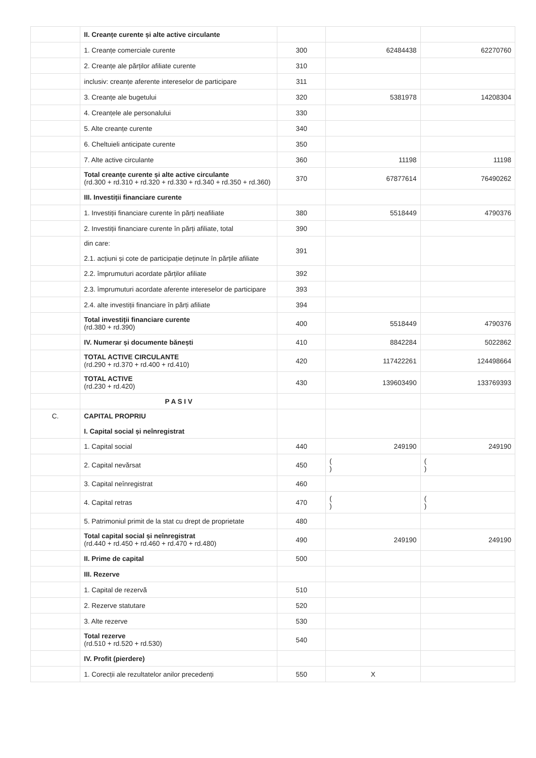| | II. Creanțe curente și alte active circulante | | | |
| | 1. Creanțe comerciale curente | 300 | 62484438 | 62270760 |
| | 2. Creanțe ale părților afiliate curente | 310 | | |
| | inclusiv: creanțe aferente intereselor de participare | 311 | | |
| | 3. Creanțe ale bugetului | 320 | 5381978 | 14208304 |
| | 4. Creanțele ale personalului | 330 | | |
| | 5. Alte creanțe curente | 340 | | |
| | 6. Cheltuieli anticipate curente | 350 | | |
| | 7. Alte active circulante | 360 | 11198 | 11198 |
| | Total creanțe curente și alte active circulante (rd.300 + rd.310 + rd.320 + rd.330 + rd.340 + rd.350 + rd.360) | 370 | 67877614 | 76490262 |
| | III. Investiții financiare curente | | | |
| | 1. Investiții financiare curente în părți neafiliate | 380 | 5518449 | 4790376 |
| | 2. Investiții financiare curente în părți afiliate, total | 390 | | |
| | din care: 2.1. acțiuni și cote de participație deținute în părțile afiliate | 391 | | |
| | 2.2. împrumuturi acordate părților afiliate | 392 | | |
| | 2.3. împrumuturi acordate aferente intereselor de participare | 393 | | |
| | 2.4. alte investiții financiare în părți afiliate | 394 | | |
| | Total investiții financiare curente (rd.380 + rd.390) | 400 | 5518449 | 4790376 |
| | IV. Numerar și documente bănești | 410 | 8842284 | 5022862 |
| | TOTAL ACTIVE CIRCULANTE (rd.290 + rd.370 + rd.400 + rd.410) | 420 | 117422261 | 124498664 |
| | TOTAL ACTIVE (rd.230 + rd.420) | 430 | 139603490 | 133769393 |
| | P A S I V | | | |
| C. | CAPITAL PROPRIU I. Capital social și neînregistrat | | | |
| | 1. Capital social | 440 | 249190 | 249190 |
| | 2. Capital nevărsat | 450 | ( ) | ( ) |
| | 3. Capital neînregistrat | 460 | | |
| | 4. Capital retras | 470 | ( ) | ( ) |
| | 5. Patrimoniul primit de la stat cu drept de proprietate | 480 | | |
| | Total capital social și neînregistrat (rd.440 + rd.450 + rd.460 + rd.470 + rd.480) | 490 | 249190 | 249190 |
| | II. Prime de capital | 500 | | |
| | III. Rezerve | | | |
| | 1. Capital de rezervă | 510 | | |
| | 2. Rezerve statutare | 520 | | |
| | 3. Alte rezerve | 530 | | |
| | Total rezerve (rd.510 + rd.520 + rd.530) | 540 | | |
| | IV. Profit (pierdere) | | | |
| | 1. Corecții ale rezultatelor anilor precedenți | 550 | X | |